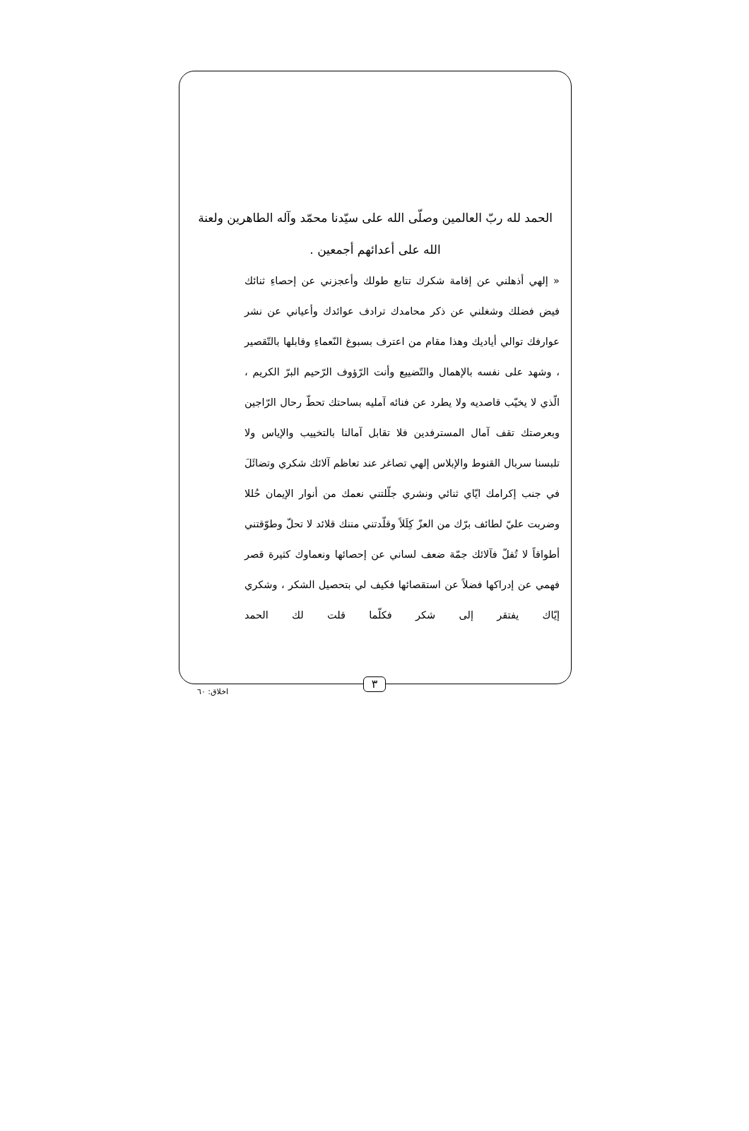الحمد لله ربّ العالمين وصلّى الله على سيّدنا محمّد وآله الطاهرين ولعنة الله على أعدائهم أجمعين .
« إلهي أذهلني عن إقامة شكرك تتابع طولك وأعجزني عن إحصاءِ ثنائك فيض فضلك وشغلني عن ذكر محامدك ترادف عوائدك وأعياني عن نشر عوارفك توالي أياديك وهذا مقام من اعترف بسبوغ النّعماءِ وقابلها بالتّقصير ، وشهد على نفسه بالإهمال والتّضييع وأنت الرّؤوف الرّحيم البرّ الكريم ، الّذي لا يخيّب قاصديه ولا يطرد عن فنائه آمليه بساحتك تحطّ رحال الرّاجين وبعرصتك تقف آمال المسترفدين فلا تقابل آمالنا بالتخييب والإياس ولا تلبسنا سربال القنوط والإبلاس إلهي تصاغر عند تعاظم آلائك شكري وتضائَلَ في جنب إكرامك ايّاي ثنائي ونشري جلّلتني نعمك من أنوار الإيمان حُللا وضربت عليّ لطائف برّك من العزّ كِلَلاً وقلّدتني مننك قلائد لا تحلّ وطوّقتني أطواقاً لا تُفلّ فآلائك جمّة ضعف لساني عن إحصائها ونعماوك كثيرة قصر فهمي عن إدراكها فضلاً عن استقصائها فكيف لي بتحصيل الشكر ، وشكري إيّاك يفتقر إلى شكر فكلّما قلت لك الحمد
٣
اخلاق: ٦٠